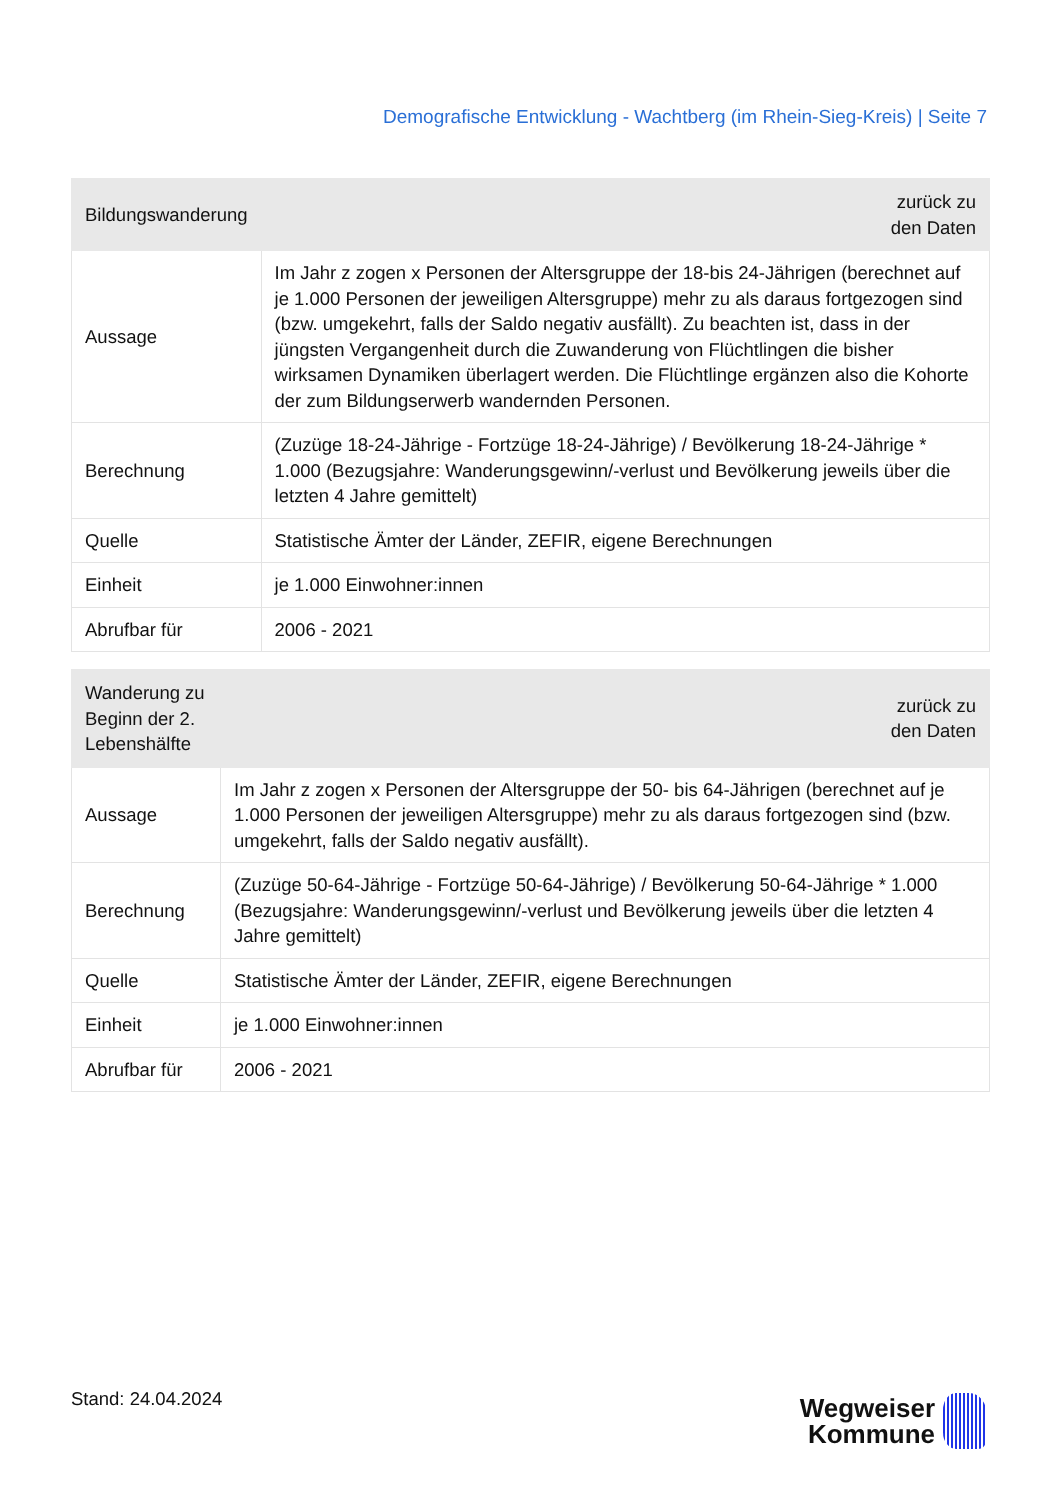Demografische Entwicklung - Wachtberg (im Rhein-Sieg-Kreis) | Seite 7
| Bildungswanderung | zurück zu den Daten |
| --- | --- |
| Aussage | Im Jahr z zogen x Personen der Altersgruppe der 18-bis 24-Jährigen (berechnet auf je 1.000 Personen der jeweiligen Altersgruppe) mehr zu als daraus fortgezogen sind (bzw. umgekehrt, falls der Saldo negativ ausfällt). Zu beachten ist, dass in der jüngsten Vergangenheit durch die Zuwanderung von Flüchtlingen die bisher wirksamen Dynamiken überlagert werden. Die Flüchtlinge ergänzen also die Kohorte der zum Bildungserwerb wandernden Personen. |
| Berechnung | (Zuzüge 18-24-Jährige - Fortzüge 18-24-Jährige) / Bevölkerung 18-24-Jährige * 1.000 (Bezugsjahre: Wanderungsgewinn/-verlust und Bevölkerung jeweils über die letzten 4 Jahre gemittelt) |
| Quelle | Statistische Ämter der Länder, ZEFIR, eigene Berechnungen |
| Einheit | je 1.000 Einwohner:innen |
| Abrufbar für | 2006 - 2021 |
| Wanderung zu Beginn der 2. Lebenshälfte | zurück zu den Daten |
| --- | --- |
| Aussage | Im Jahr z zogen x Personen der Altersgruppe der 50- bis 64-Jährigen (berechnet auf je 1.000 Personen der jeweiligen Altersgruppe) mehr zu als daraus fortgezogen sind (bzw. umgekehrt, falls der Saldo negativ ausfällt). |
| Berechnung | (Zuzüge 50-64-Jährige - Fortzüge 50-64-Jährige) / Bevölkerung 50-64-Jährige * 1.000 (Bezugsjahre: Wanderungsgewinn/-verlust und Bevölkerung jeweils über die letzten 4 Jahre gemittelt) |
| Quelle | Statistische Ämter der Länder, ZEFIR, eigene Berechnungen |
| Einheit | je 1.000 Einwohner:innen |
| Abrufbar für | 2006 - 2021 |
Stand: 24.04.2024
Wegweiser
Kommune